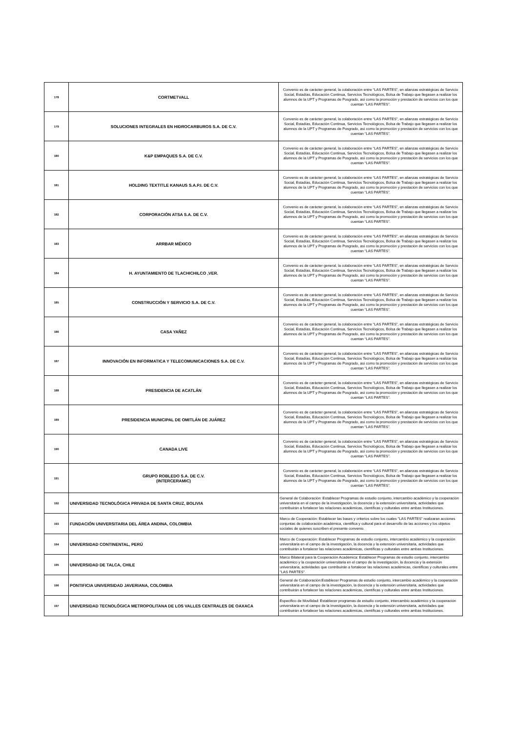| 178 | CORTMETVALL | Convenio es de carácter general, la colaboración entre “LAS PARTES”, en alianzas estratégicas de Servicio Social, Estadías, Educación Continua, Servicios Tecnológicos, Bolsa de Trabajo que llegasen a realizar los alumnos de la UPT y Programas de Posgrado, así como la promoción y prestación de servicios con los que cuentan “LAS PARTES”. |
| 179 | SOLUCIONES INTEGRALES EN HIDROCARBUROS S.A. DE C.V. | Convenio es de carácter general, la colaboración entre “LAS PARTES”, en alianzas estratégicas de Servicio Social, Estadías, Educación Continua, Servicios Tecnológicos, Bolsa de Trabajo que llegasen a realizar los alumnos de la UPT y Programas de Posgrado, así como la promoción y prestación de servicios con los que cuentan “LAS PARTES”. |
| 180 | K&P EMPAQUES S.A. DE C.V. | Convenio es de carácter general, la colaboración entre “LAS PARTES”, en alianzas estratégicas de Servicio Social, Estadías, Educación Continua, Servicios Tecnológicos, Bolsa de Trabajo que llegasen a realizar los alumnos de la UPT y Programas de Posgrado, así como la promoción y prestación de servicios con los que cuentan “LAS PARTES”. |
| 181 | HOLDING TEXTITLE KANAUS S.A.P.I. DE C.V. | Convenio es de carácter general, la colaboración entre “LAS PARTES”, en alianzas estratégicas de Servicio Social, Estadías, Educación Continua, Servicios Tecnológicos, Bolsa de Trabajo que llegasen a realizar los alumnos de la UPT y Programas de Posgrado, así como la promoción y prestación de servicios con los que cuentan “LAS PARTES”. |
| 182 | CORPORACIÓN ATSA S.A. DE C.V. | Convenio es de carácter general, la colaboración entre “LAS PARTES”, en alianzas estratégicas de Servicio Social, Estadías, Educación Continua, Servicios Tecnológicos, Bolsa de Trabajo que llegasen a realizar los alumnos de la UPT y Programas de Posgrado, así como la promoción y prestación de servicios con los que cuentan “LAS PARTES”. |
| 183 | ARRBAR MÉXICO | Convenio es de carácter general, la colaboración entre “LAS PARTES”, en alianzas estratégicas de Servicio Social, Estadías, Educación Continua, Servicios Tecnológicos, Bolsa de Trabajo que llegasen a realizar los alumnos de la UPT y Programas de Posgrado, así como la promoción y prestación de servicios con los que cuentan “LAS PARTES”. |
| 184 | H. AYUNTAMIENTO DE TLACHICHILCO ,VER. | Convenio es de carácter general, la colaboración entre “LAS PARTES”, en alianzas estratégicas de Servicio Social, Estadías, Educación Continua, Servicios Tecnológicos, Bolsa de Trabajo que llegasen a realizar los alumnos de la UPT y Programas de Posgrado, así como la promoción y prestación de servicios con los que cuentan “LAS PARTES”. |
| 185 | CONSTRUCCIÓN Y SERVICIO S.A. DE C.V. | Convenio es de carácter general, la colaboración entre “LAS PARTES”, en alianzas estratégicas de Servicio Social, Estadías, Educación Continua, Servicios Tecnológicos, Bolsa de Trabajo que llegasen a realizar los alumnos de la UPT y Programas de Posgrado, así como la promoción y prestación de servicios con los que cuentan “LAS PARTES”. |
| 186 | CASA YAÑEZ | Convenio es de carácter general, la colaboración entre “LAS PARTES”, en alianzas estratégicas de Servicio Social, Estadías, Educación Continua, Servicios Tecnológicos, Bolsa de Trabajo que llegasen a realizar los alumnos de la UPT y Programas de Posgrado, así como la promoción y prestación de servicios con los que cuentan “LAS PARTES”. |
| 187 | INNOVACIÓN EN INFORMATICA Y TELECOMUNICACIONES S.A. DE C.V. | Convenio es de carácter general, la colaboración entre “LAS PARTES”, en alianzas estratégicas de Servicio Social, Estadías, Educación Continua, Servicios Tecnológicos, Bolsa de Trabajo que llegasen a realizar los alumnos de la UPT y Programas de Posgrado, así como la promoción y prestación de servicios con los que cuentan “LAS PARTES”. |
| 188 | PRESIDENCIA DE ACATLÁN | Convenio es de carácter general, la colaboración entre “LAS PARTES”, en alianzas estratégicas de Servicio Social, Estadías, Educación Continua, Servicios Tecnológicos, Bolsa de Trabajo que llegasen a realizar los alumnos de la UPT y Programas de Posgrado, así como la promoción y prestación de servicios con los que cuentan “LAS PARTES”. |
| 189 | PRESIDENCIA MUNICIPAL DE OMITLÁN DE JUÁREZ | Convenio es de carácter general, la colaboración entre “LAS PARTES”, en alianzas estratégicas de Servicio Social, Estadías, Educación Continua, Servicios Tecnológicos, Bolsa de Trabajo que llegasen a realizar los alumnos de la UPT y Programas de Posgrado, así como la promoción y prestación de servicios con los que cuentan “LAS PARTES”. |
| 190 | CANADA LIVE | Convenio es de carácter general, la colaboración entre “LAS PARTES”, en alianzas estratégicas de Servicio Social, Estadías, Educación Continua, Servicios Tecnológicos, Bolsa de Trabajo que llegasen a realizar los alumnos de la UPT y Programas de Posgrado, así como la promoción y prestación de servicios con los que cuentan “LAS PARTES”. |
| 191 | GRUPO ROBLEDO S.A. DE C.V. (INTERCERAMIC) | Convenio es de carácter general, la colaboración entre “LAS PARTES”, en alianzas estratégicas de Servicio Social, Estadías, Educación Continua, Servicios Tecnológicos, Bolsa de Trabajo que llegasen a realizar los alumnos de la UPT y Programas de Posgrado, así como la promoción y prestación de servicios con los que cuentan “LAS PARTES”. |
| 192 | UNIVERSIDAD TECNOLÓGICA PRIVADA DE SANTA CRUZ, BOLIVIA | General de Colaboración: Establecer Programas de estudio conjunto, intercambio académico y la cooperación universitaria en el campo de la investigación, la docencia y la extensión universitaria, actividades que contribuirán a fortalecer las relaciones académicas, científicas y culturales entre ambas Instituciones. |
| 193 | FUNDACIÓN UNIVERSITARIA DEL ÁREA ANDINA, COLOMBIA | Marco de Cooperación: Establecer las bases y criterios sobre los cuales "LAS PARTES" realizaran acciones conjuntas de colaboración académica, científica y cultural para el desarrollo de las acciones y los objetos sociales de quienes suscriben el presente convenio. |
| 194 | UNIVERSIDAD CONTINENTAL, PERÚ | Marco de Cooperación: Establecer Programas de estudio conjunto, intercambio académico y la cooperación universitaria en el campo de la investigación, la docencia y la extensión universitaria, actividades que contribuirán a fortalecer las relaciones académicas, científicas y culturales entre ambas Instituciones. |
| 195 | UNIVERSIDAD DE TALCA, CHILE | Marco Bilateral para la Cooperación Académica: Establecer Programas de estudio conjunto, intercambio académico y la cooperación universitaria en el campo de la investigación, la docencia y la extensión universitaria, actividades que contribuirán a fortalecer las relaciones académicas, científicas y culturales entre "LAS PARTES". |
| 196 | PONTIFICIA UNIVERSIDAD JAVERIANA, COLOMBIA | General de Colaboración:Establecer Programas de estudio conjunto, intercambio académico y la cooperación universitaria en el campo de la investigación, la docencia y la extensión universitaria, actividades que contribuirán a fortalecer las relaciones académicas, científicas y culturales entre ambas Instituciones. |
| 197 | UNIVERSIDAD TECNOLÓGICA METROPOLITANA DE LOS VALLES CENTRALES DE OAXACA | Especifico de Movilidad: Establecer programas de estudio conjunto, intercambio académico y la cooperación universitaria en el campo de la investigación, la docencia y la extensión universitaria, actividades que contribuirán a fortalecer las relaciones académicas, científicas y culturales entre ambas Instituciones. |